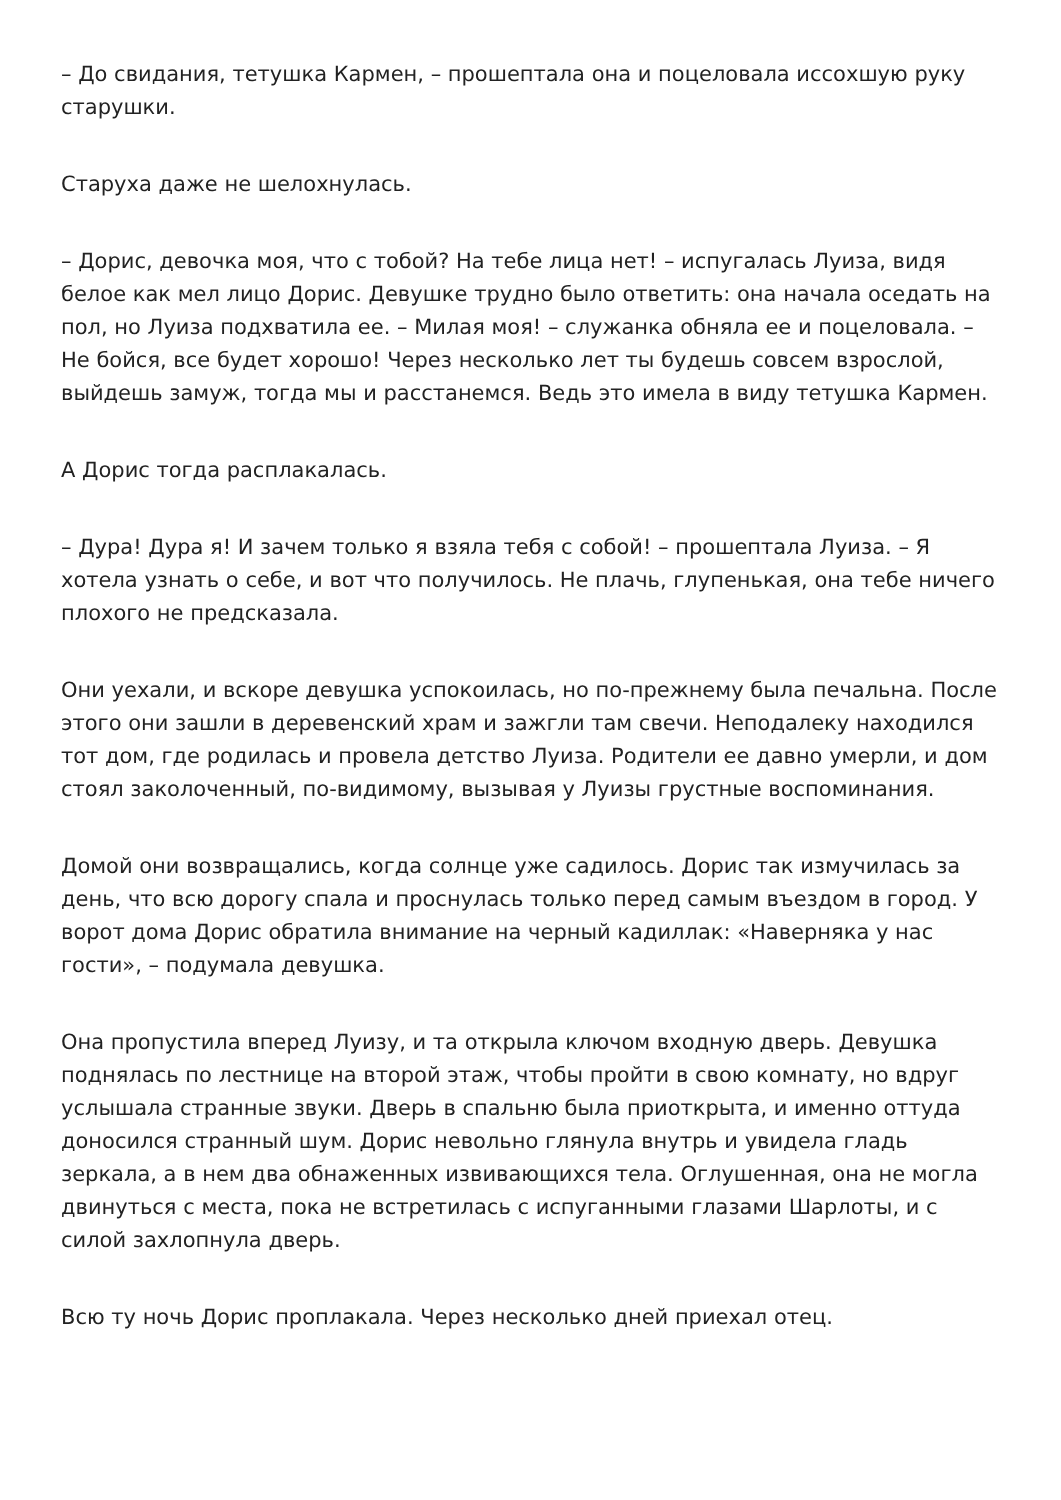– До свидания, тетушка Кармен, – прошептала она и поцеловала иссохшую руку старушки.
Старуха даже не шелохнулась.
– Дорис, девочка моя, что с тобой? На тебе лица нет! – испугалась Луиза, видя белое как мел лицо Дорис. Девушке трудно было ответить: она начала оседать на пол, но Луиза подхватила ее. – Милая моя! – служанка обняла ее и поцеловала. – Не бойся, все будет хорошо! Через несколько лет ты будешь совсем взрослой, выйдешь замуж, тогда мы и расстанемся. Ведь это имела в виду тетушка Кармен.
А Дорис тогда расплакалась.
– Дура! Дура я! И зачем только я взяла тебя с собой! – прошептала Луиза. – Я хотела узнать о себе, и вот что получилось. Не плачь, глупенькая, она тебе ничего плохого не предсказала.
Они уехали, и вскоре девушка успокоилась, но по-прежнему была печальна. После этого они зашли в деревенский храм и зажгли там свечи. Неподалеку находился тот дом, где родилась и провела детство Луиза. Родители ее давно умерли, и дом стоял заколоченный, по-видимому, вызывая у Луизы грустные воспоминания.
Домой они возвращались, когда солнце уже садилось. Дорис так измучилась за день, что всю дорогу спала и проснулась только перед самым въездом в город. У ворот дома Дорис обратила внимание на черный кадиллак: «Наверняка у нас гости», – подумала девушка.
Она пропустила вперед Луизу, и та открыла ключом входную дверь. Девушка поднялась по лестнице на второй этаж, чтобы пройти в свою комнату, но вдруг услышала странные звуки. Дверь в спальню была приоткрыта, и именно оттуда доносился странный шум. Дорис невольно глянула внутрь и увидела гладь зеркала, а в нем два обнаженных извивающихся тела. Оглушенная, она не могла двинуться с места, пока не встретилась с испуганными глазами Шарлоты, и с силой захлопнула дверь.
Всю ту ночь Дорис проплакала. Через несколько дней приехал отец.